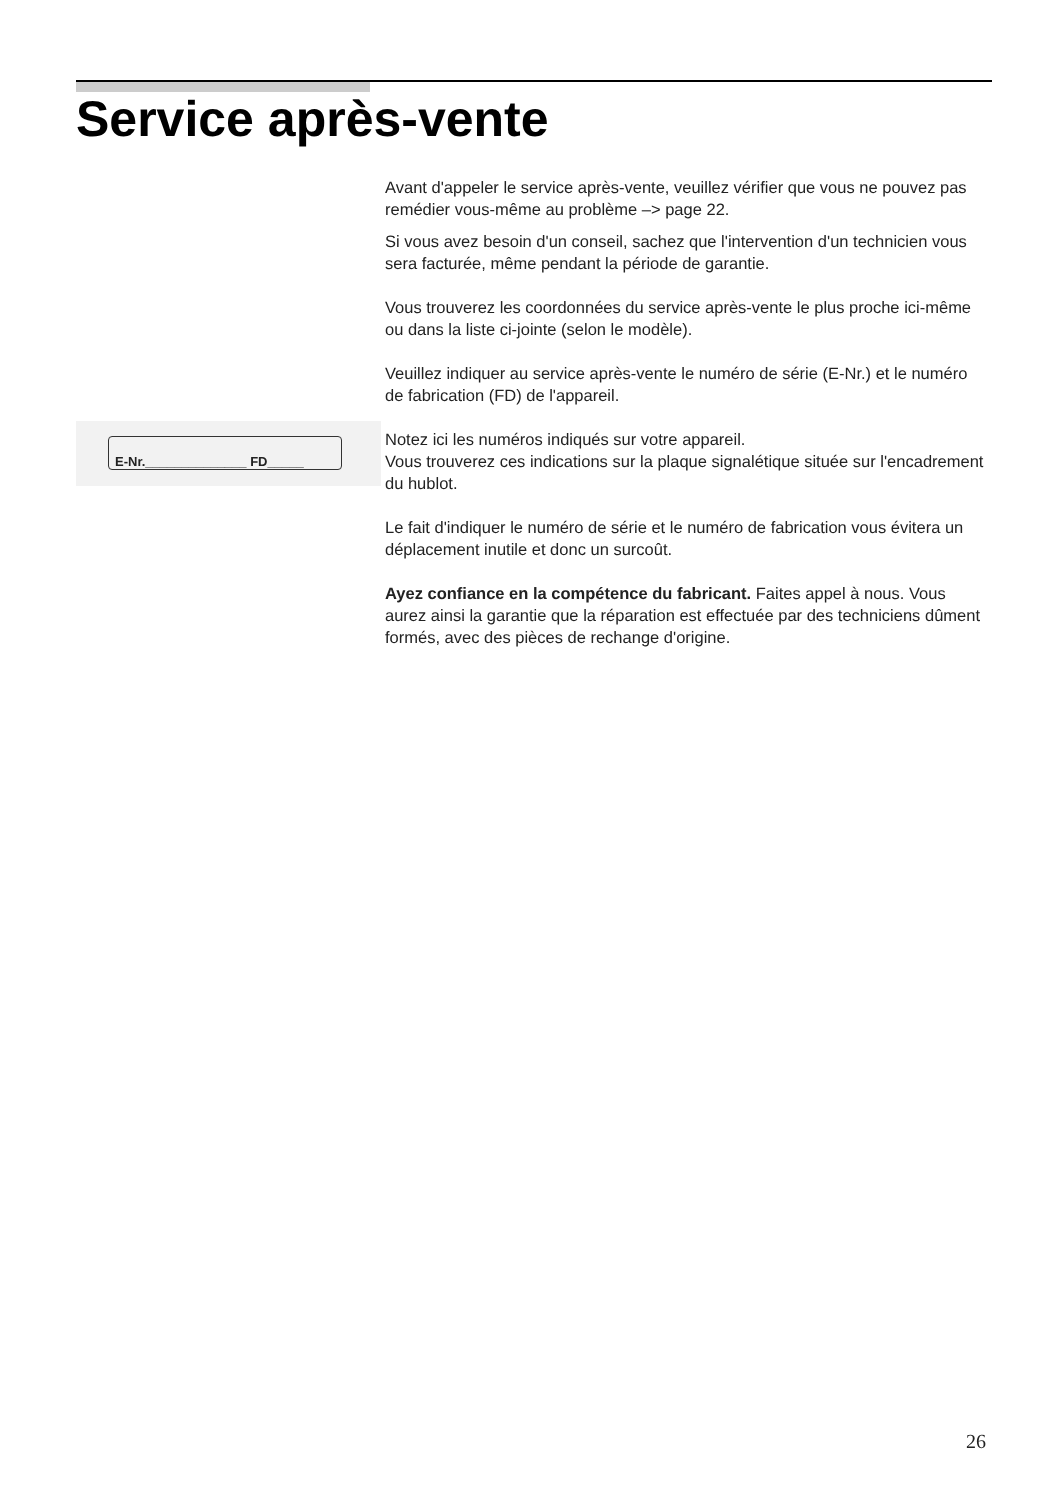Service après-vente
E-Nr.______________ FD_____
Avant d'appeler le service après-vente, veuillez vérifier que vous ne pouvez pas remédier vous-même au problème –> page 22.
Si vous avez besoin d'un conseil, sachez que l'intervention d'un technicien vous sera facturée, même pendant la période de garantie.
Vous trouverez les coordonnées du service après-vente le plus proche ici-même ou dans la liste ci-jointe (selon le modèle).
Veuillez indiquer au service après-vente le numéro de série (E-Nr.) et le numéro de fabrication (FD) de l'appareil.
Notez ici les numéros indiqués sur votre appareil.
Vous trouverez ces indications sur la plaque signalétique située sur l'encadrement du hublot.
Le fait d'indiquer le numéro de série et le numéro de fabrication vous évitera un déplacement inutile et donc un surcoût.
Ayez confiance en la compétence du fabricant. Faites appel à nous. Vous aurez ainsi la garantie que la réparation est effectuée par des techniciens dûment formés, avec des pièces de rechange d'origine.
26